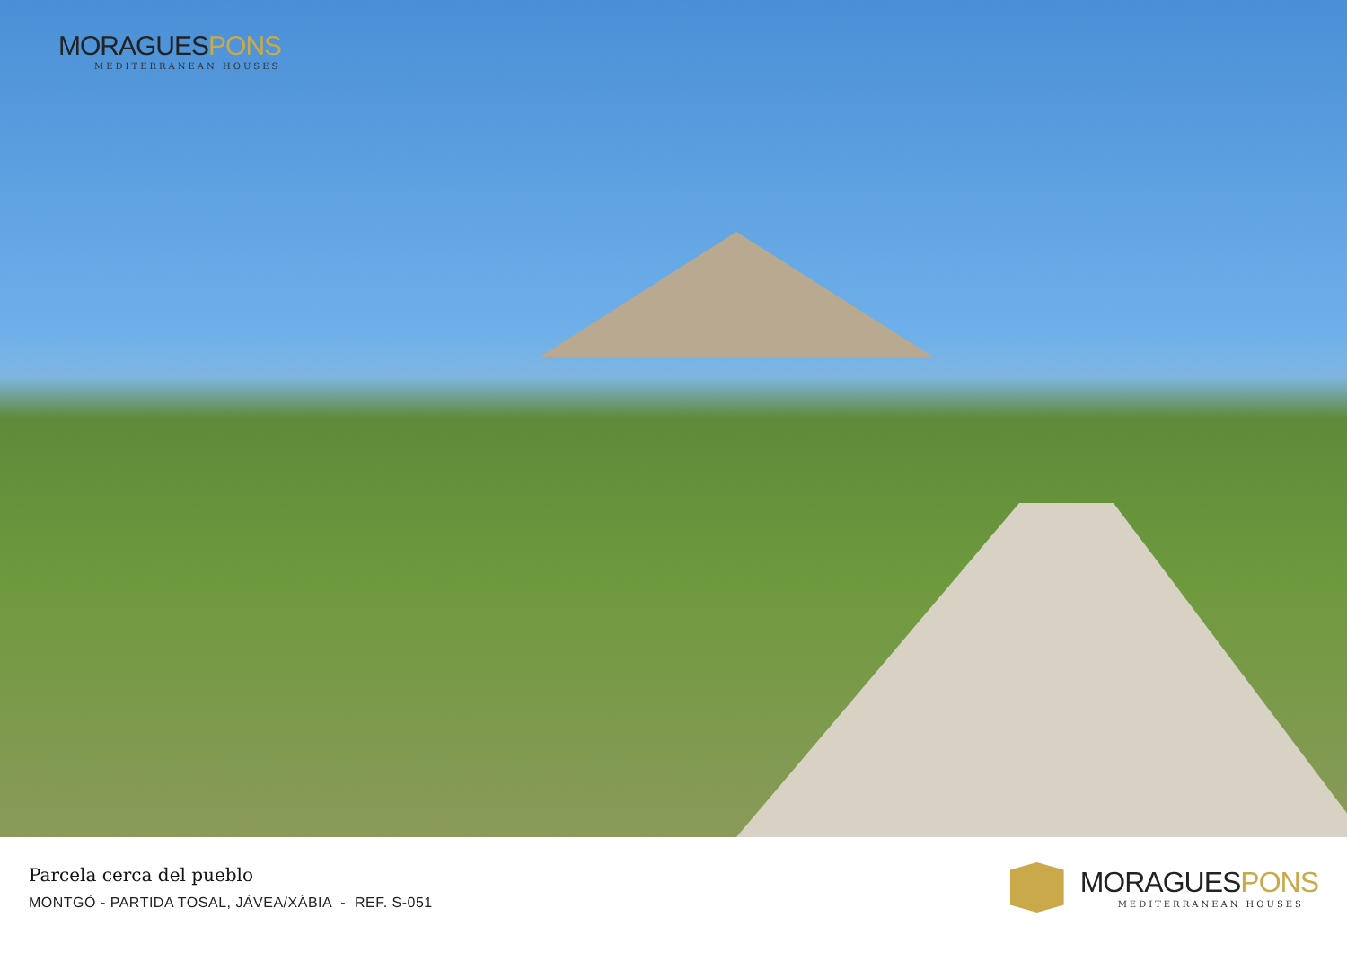MORAGUESPONS
MEDITERRANEAN HOUSES
Parcela cerca del pueblo
MONTGÓ - PARTIDA TOSAL, JÁVEA/XÀBIA - REF. S-051
MORAGUESPONS
MEDITERRANEAN HOUSES